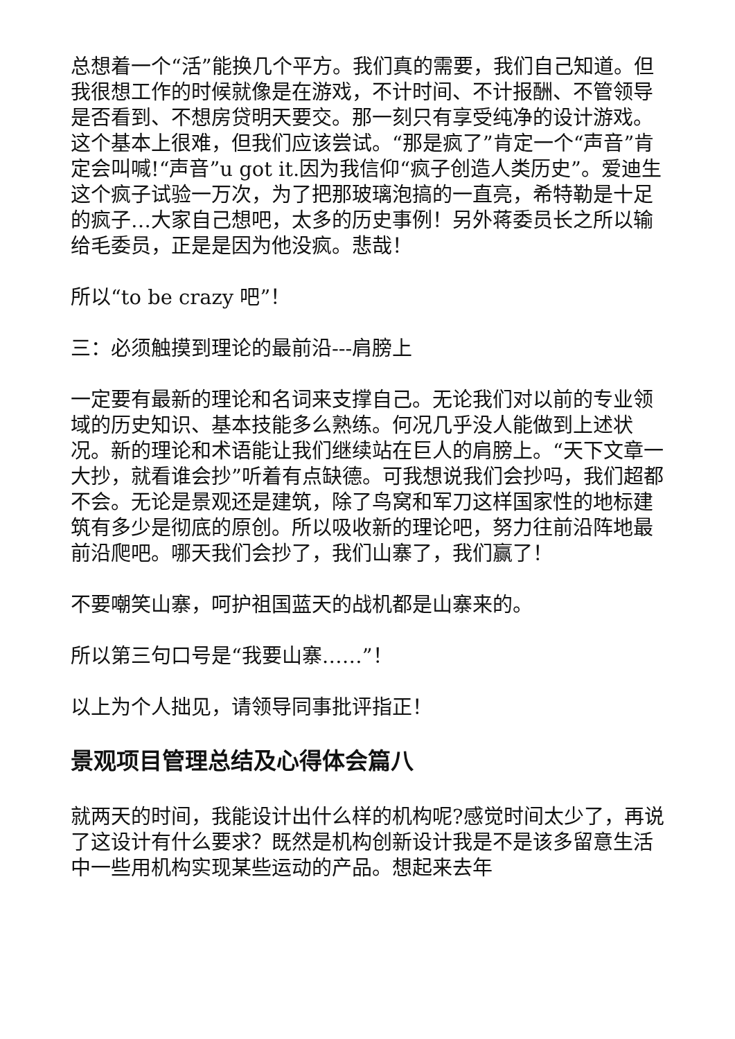总想着一个“活”能换几个平方。我们真的需要，我们自己知道。但我很想工作的时候就像是在游戏，不计时间、不计报酬、不管领导是否看到、不想房贷明天要交。那一刻只有享受纯净的设计游戏。这个基本上很难，但我们应该尝试。“那是疯了”肯定一个“声音”肯定会叫喊!“声音”u got it.因为我信仰“疯子创造人类历史”。爱迪生这个疯子试验一万次，为了把那玻璃泡搞的一直亮，希特勒是十足的疯子…大家自己想吧，太多的历史事例！另外蒋委员长之所以输给毛委员，正是是因为他没疯。悲哉！
所以“to be crazy 吧”！
三：必须触摸到理论的最前沿---肩膀上
一定要有最新的理论和名词来支撑自己。无论我们对以前的专业领域的历史知识、基本技能多么熟练。何况几乎没人能做到上述状况。新的理论和术语能让我们继续站在巨人的肩膀上。“天下文章一大抄，就看谁会抄”听着有点缺德。可我想说我们会抄吗，我们超都不会。无论是景观还是建筑，除了鸟窝和军刀这样国家性的地标建筑有多少是彻底的原创。所以吸收新的理论吧，努力往前沿阵地最前沿爬吧。哪天我们会抄了，我们山寨了，我们赢了！
不要嘲笑山寨，呵护祖国蓝天的战机都是山寨来的。
所以第三句口号是“我要山寨……”！
以上为个人拙见，请领导同事批评指正！
景观项目管理总结及心得体会篇八
就两天的时间，我能设计出什么样的机构呢?感觉时间太少了，再说了这设计有什么要求？既然是机构创新设计我是不是该多留意生活中一些用机构实现某些运动的产品。想起来去年